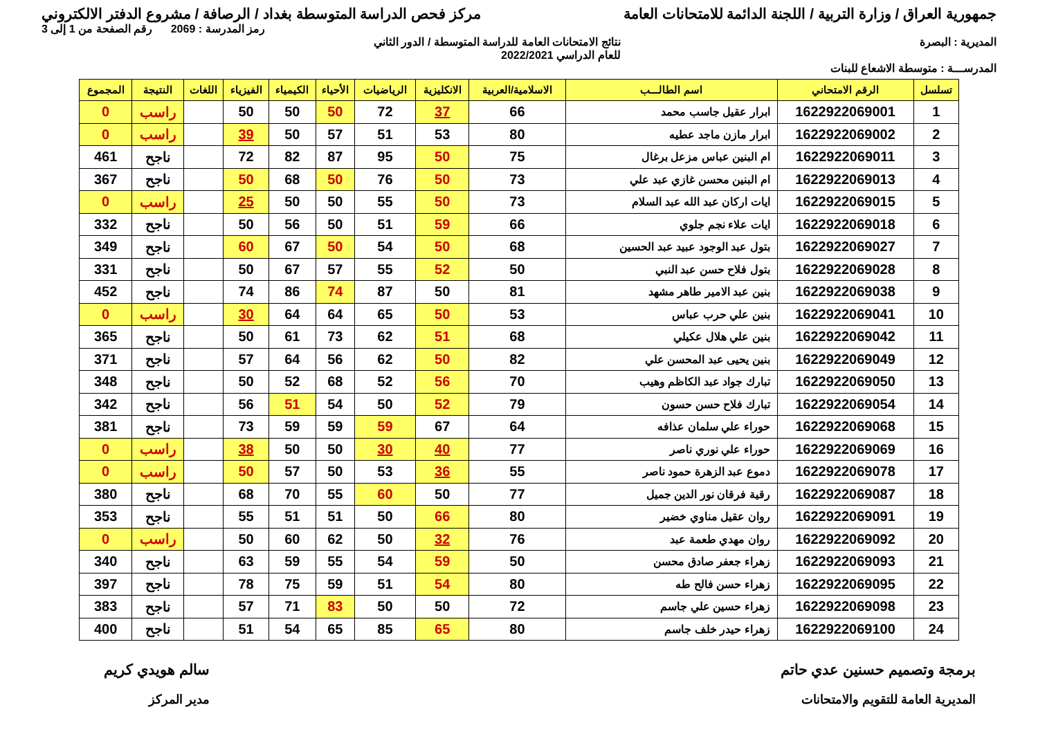جمهورية العراق / وزارة التربية / اللجنة الدائمة للامتحانات العامة مركز فحص الدراسة المتوسطة بغداد / الرصافة / مشروع الدفتر الالكتروني
رمز المدرسة : 2069 رقم الصفحة من 1 إلى 3
المديرية : البصرة نتائج الامتحانات العامة للدراسة المتوسطة / الدور الثاني
للعام الدراسي 2022/2021
المدرســـة : متوسطة الاشعاع للبنات
| تسلسل | الرقم الامتحاني | اسم الطالـــب | الاسلامية/العربية | الانكليزية | الرياضيات | الأحياء | الكيمياء | الفيزياء | اللغات | النتيجة | المجموع |
| --- | --- | --- | --- | --- | --- | --- | --- | --- | --- | --- | --- |
| 1 | 1622922069001 | ابرار عقيل جاسب محمد | 66 | 37 | 72 | 50 | 50 | 50 | | راسب | 0 |
| 2 | 1622922069002 | ابرار مازن ماجد عطيه | 80 | 53 | 51 | 57 | 50 | 39 | | راسب | 0 |
| 3 | 1622922069011 | ام البنين عباس مزعل برغال | 75 | 50 | 95 | 87 | 82 | 72 | | ناجح | 461 |
| 4 | 1622922069013 | ام البنين محسن غازي عبد علي | 73 | 50 | 76 | 50 | 68 | 50 | | ناجح | 367 |
| 5 | 1622922069015 | ايات اركان عبد الله عبد السلام | 73 | 50 | 55 | 50 | 50 | 25 | | راسب | 0 |
| 6 | 1622922069018 | ايات علاء نجم جلوي | 66 | 59 | 51 | 50 | 56 | 50 | | ناجح | 332 |
| 7 | 1622922069027 | بتول عبد الوجود عبيد عبد الحسين | 68 | 50 | 54 | 50 | 67 | 60 | | ناجح | 349 |
| 8 | 1622922069028 | بتول فلاح حسن عبد النبي | 50 | 52 | 55 | 57 | 67 | 50 | | ناجح | 331 |
| 9 | 1622922069038 | بنين عبد الامير طاهر مشهد | 81 | 50 | 87 | 74 | 86 | 74 | | ناجح | 452 |
| 10 | 1622922069041 | بنين علي حرب عباس | 53 | 50 | 65 | 64 | 64 | 30 | | راسب | 0 |
| 11 | 1622922069042 | بنين علي هلال عكيلي | 68 | 51 | 62 | 73 | 61 | 50 | | ناجح | 365 |
| 12 | 1622922069049 | بنين يحيى عبد المحسن علي | 82 | 50 | 62 | 56 | 64 | 57 | | ناجح | 371 |
| 13 | 1622922069050 | تبارك جواد عبد الكاظم وهيب | 70 | 56 | 52 | 68 | 52 | 50 | | ناجح | 348 |
| 14 | 1622922069054 | تبارك فلاح حسن حسون | 79 | 52 | 50 | 54 | 51 | 56 | | ناجح | 342 |
| 15 | 1622922069068 | حوراء علي سلمان عذافه | 64 | 67 | 59 | 59 | 59 | 73 | | ناجح | 381 |
| 16 | 1622922069069 | حوراء علي نوري ناصر | 77 | 40 | 30 | 50 | 50 | 38 | | راسب | 0 |
| 17 | 1622922069078 | دموع عبد الزهرة حمود ناصر | 55 | 36 | 53 | 50 | 57 | 50 | | راسب | 0 |
| 18 | 1622922069087 | رقية فرقان نور الدين جميل | 77 | 50 | 60 | 55 | 70 | 68 | | ناجح | 380 |
| 19 | 1622922069091 | روان عقيل مناوي خضير | 80 | 66 | 50 | 51 | 51 | 55 | | ناجح | 353 |
| 20 | 1622922069092 | روان مهدي طعمة عبد | 76 | 32 | 50 | 62 | 60 | 50 | | راسب | 0 |
| 21 | 1622922069093 | زهراء جعفر صادق محسن | 50 | 59 | 54 | 55 | 59 | 63 | | ناجح | 340 |
| 22 | 1622922069095 | زهراء حسن فالح طه | 80 | 54 | 51 | 59 | 75 | 78 | | ناجح | 397 |
| 23 | 1622922069098 | زهراء حسين علي جاسم | 72 | 50 | 50 | 83 | 71 | 57 | | ناجح | 383 |
| 24 | 1622922069100 | زهراء حيدر خلف جاسم | 80 | 65 | 85 | 65 | 54 | 51 | | ناجح | 400 |
برمجة وتصميم حسنين عدي حاتم
المديرية العامة للتقويم والامتحانات
سالم هويدي كريم
مدير المركز